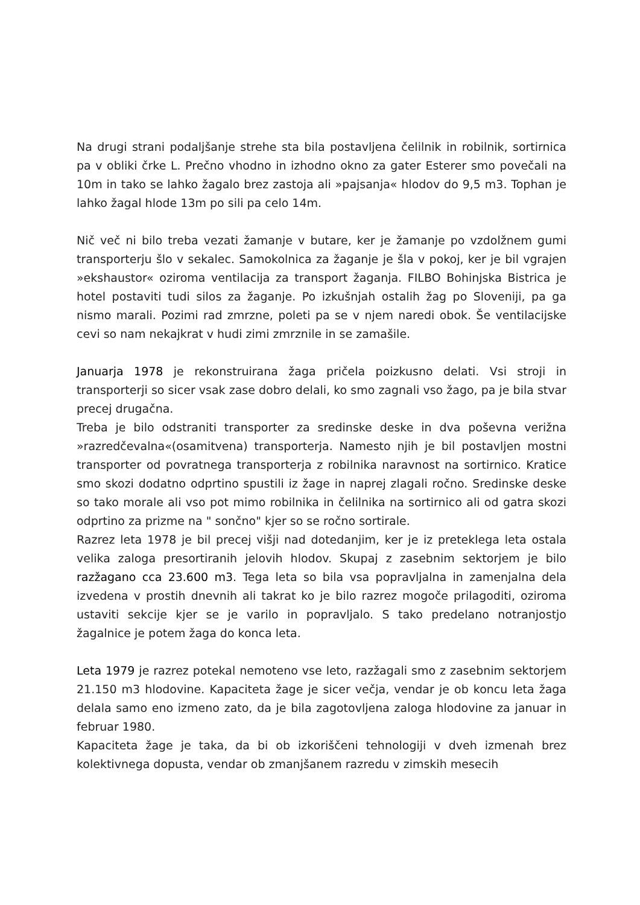Na drugi strani podaljšanje strehe sta bila postavljena čelilnik in robilnik, sortirnica pa v obliki črke L. Prečno vhodno in izhodno okno za gater Esterer smo povečali na 10m in tako se lahko žagalo brez zastoja ali »pajsanja« hlodov do 9,5 m3. Tophan je lahko žagal hlode 13m po sili pa celo 14m.
Nič več ni bilo treba vezati žamanje v butare, ker je žamanje po vzdolžnem gumi transporterju šlo v sekalec. Samokolnica za žaganje je šla v pokoj, ker je bil vgrajen »ekshaustor« oziroma ventilacija za transport žaganja. FILBO Bohinjska Bistrica je hotel postaviti tudi silos za žaganje. Po izkušnjah ostalih žag po Sloveniji, pa ga nismo marali. Pozimi rad zmrzne, poleti pa se v njem naredi obok. Še ventilacijske cevi so nam nekajkrat v hudi zimi zmrznile in se zamašile.
Januarja 1978 je rekonstruirana žaga pričela poizkusno delati. Vsi stroji in transporterji so sicer vsak zase dobro delali, ko smo zagnali vso žago, pa je bila stvar precej drugačna.
Treba je bilo odstraniti transporter za sredinske deske in dva poševna verižna »razredčevalna«(osamitvena) transporterja. Namesto njih je bil postavljen mostni transporter od povratnega transporterja z robilnika naravnost na sortirnico. Kratice smo skozi dodatno odprtino spustili iz žage in naprej zlagali ročno. Sredinske deske so tako morale ali vso pot mimo robilnika in čelilnika na sortirnico ali od gatra skozi odprtino za prizme na " sončno" kjer so se ročno sortirale.
Razrez leta 1978 je bil precej višji nad dotedanjim, ker je iz preteklega leta ostala velika zaloga presortiranih jelovih hlodov. Skupaj z zasebnim sektorjem je bilo razžagano cca 23.600 m3. Tega leta so bila vsa popravljalna in zamenjalna dela izvedena v prostih dnevnih ali takrat ko je bilo razrez mogoče prilagoditi, oziroma ustaviti sekcije kjer se je varilo in popravljalo. S tako predelano notranjostjo žagalnice je potem žaga do konca leta.
Leta 1979 je razrez potekal nemoteno vse leto, razžagali smo z zasebnim sektorjem 21.150 m3 hlodovine. Kapaciteta žage je sicer večja, vendar je ob koncu leta žaga delala samo eno izmeno zato, da je bila zagotovljena zaloga hlodovine za januar in februar 1980.
Kapaciteta žage je taka, da bi ob izkoriščeni tehnologiji v dveh izmenah brez kolektivnega dopusta, vendar ob zmanjšanem razredu v zimskih mesecih